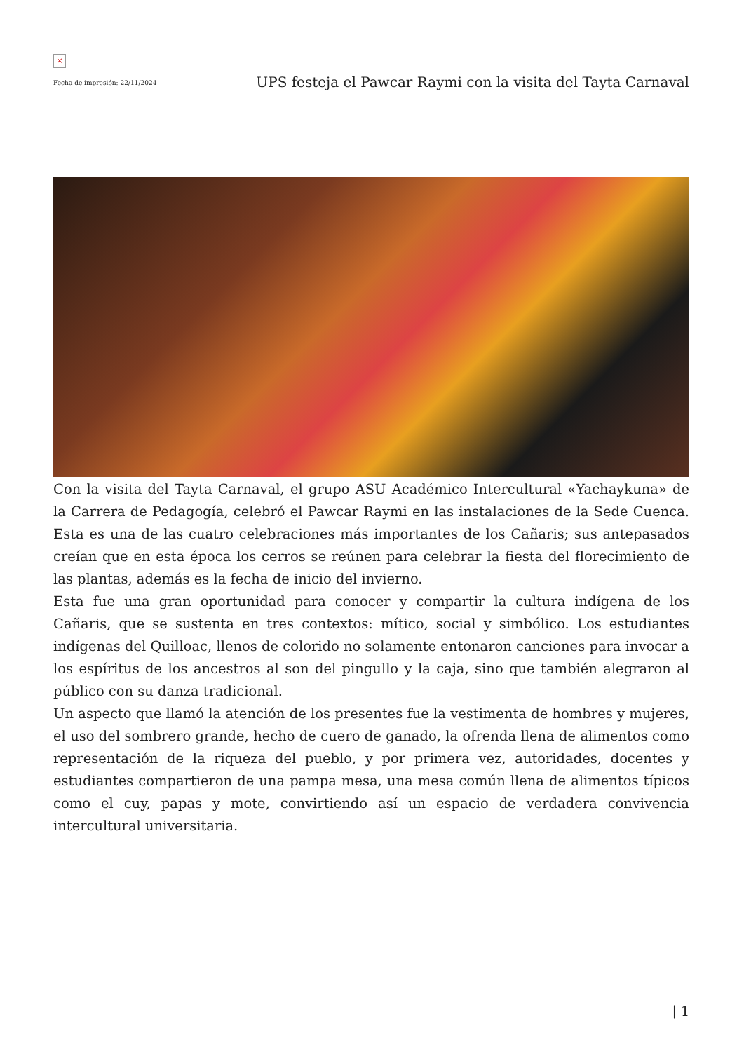×
Fecha de impresión: 22/11/2024
UPS festeja el Pawcar Raymi con la visita del Tayta Carnaval
Con la visita del Tayta Carnaval, el grupo ASU Académico Intercultural «Yachaykuna» de la Carrera de Pedagogía, celebró el Pawcar Raymi en las instalaciones de la Sede Cuenca. Esta es una de las cuatro celebraciones más importantes de los Cañaris; sus antepasados creían que en esta época los cerros se reúnen para celebrar la fiesta del florecimiento de las plantas, además es la fecha de inicio del invierno.
Esta fue una gran oportunidad para conocer y compartir la cultura indígena de los Cañaris, que se sustenta en tres contextos: mítico, social y simbólico. Los estudiantes indígenas del Quilloac, llenos de colorido no solamente entonaron canciones para invocar a los espíritus de los ancestros al son del pingullo y la caja, sino que también alegraron al público con su danza tradicional.
Un aspecto que llamó la atención de los presentes fue la vestimenta de hombres y mujeres, el uso del sombrero grande, hecho de cuero de ganado, la ofrenda llena de alimentos como representación de la riqueza del pueblo, y por primera vez, autoridades, docentes y estudiantes compartieron de una pampa mesa, una mesa común llena de alimentos típicos como el cuy, papas y mote, convirtiendo así un espacio de verdadera convivencia intercultural universitaria.
| 1